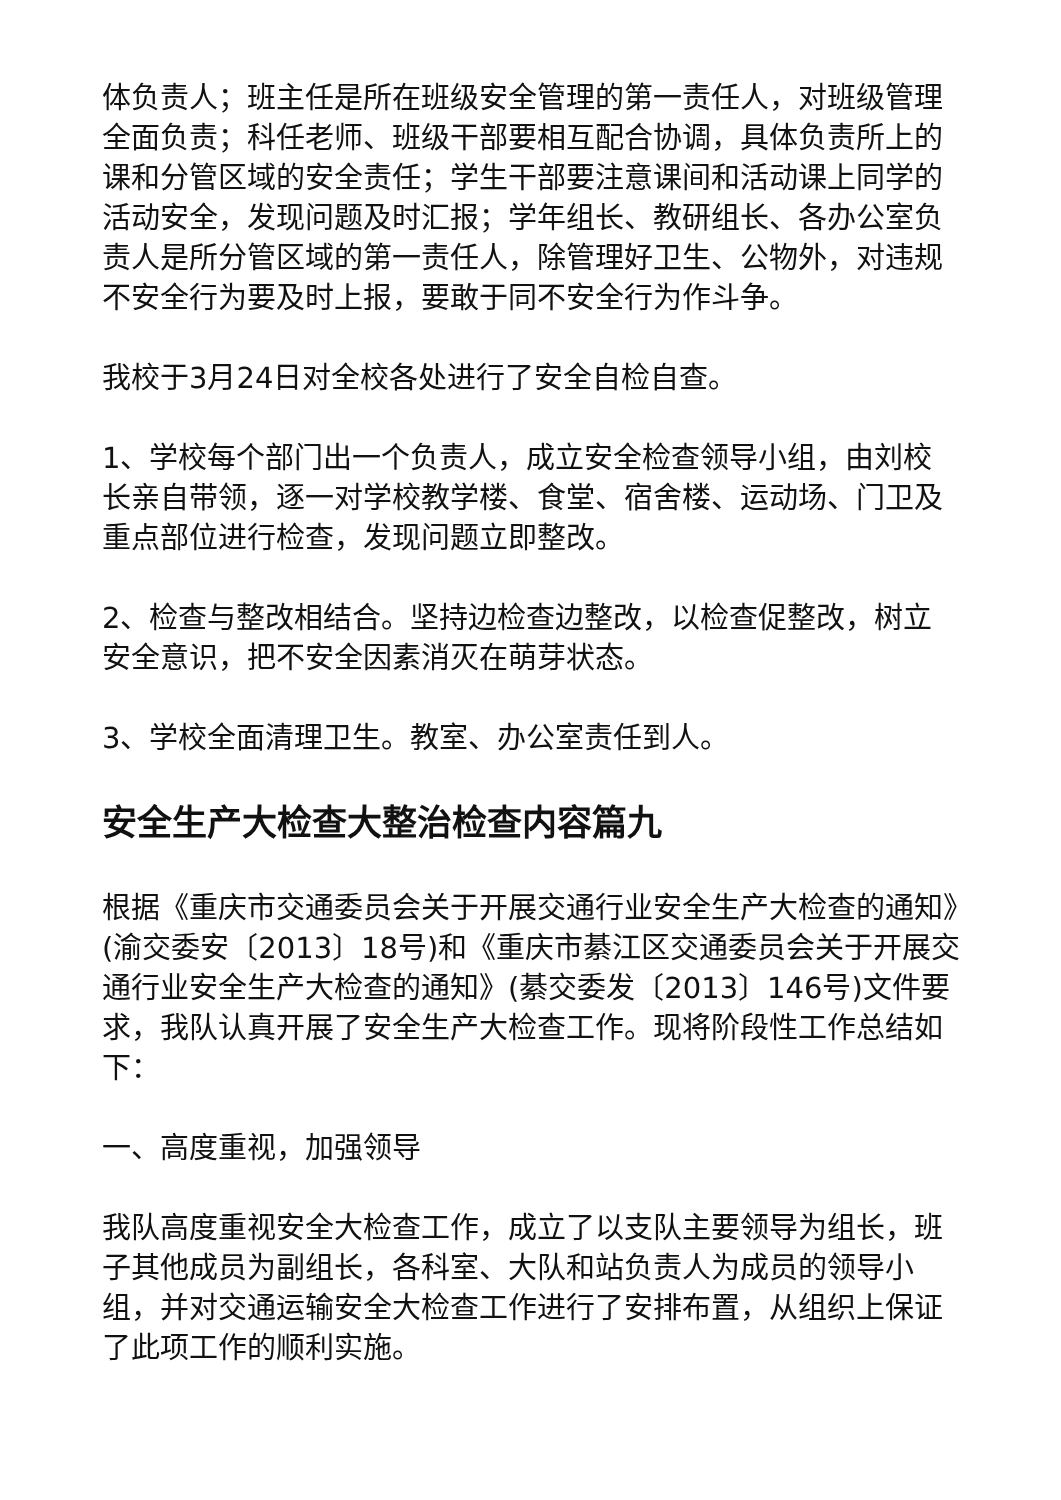体负责人；班主任是所在班级安全管理的第一责任人，对班级管理全面负责；科任老师、班级干部要相互配合协调，具体负责所上的课和分管区域的安全责任；学生干部要注意课间和活动课上同学的活动安全，发现问题及时汇报；学年组长、教研组长、各办公室负责人是所分管区域的第一责任人，除管理好卫生、公物外，对违规不安全行为要及时上报，要敢于同不安全行为作斗争。
我校于3月24日对全校各处进行了安全自检自查。
1、学校每个部门出一个负责人，成立安全检查领导小组，由刘校长亲自带领，逐一对学校教学楼、食堂、宿舍楼、运动场、门卫及重点部位进行检查，发现问题立即整改。
2、检查与整改相结合。坚持边检查边整改，以检查促整改，树立安全意识，把不安全因素消灭在萌芽状态。
3、学校全面清理卫生。教室、办公室责任到人。
安全生产大检查大整治检查内容篇九
根据《重庆市交通委员会关于开展交通行业安全生产大检查的通知》(渝交委安〔2013〕18号)和《重庆市綦江区交通委员会关于开展交通行业安全生产大检查的通知》(綦交委发〔2013〕146号)文件要求，我队认真开展了安全生产大检查工作。现将阶段性工作总结如下：
一、高度重视，加强领导
我队高度重视安全大检查工作，成立了以支队主要领导为组长，班子其他成员为副组长，各科室、大队和站负责人为成员的领导小组，并对交通运输安全大检查工作进行了安排布置，从组织上保证了此项工作的顺利实施。